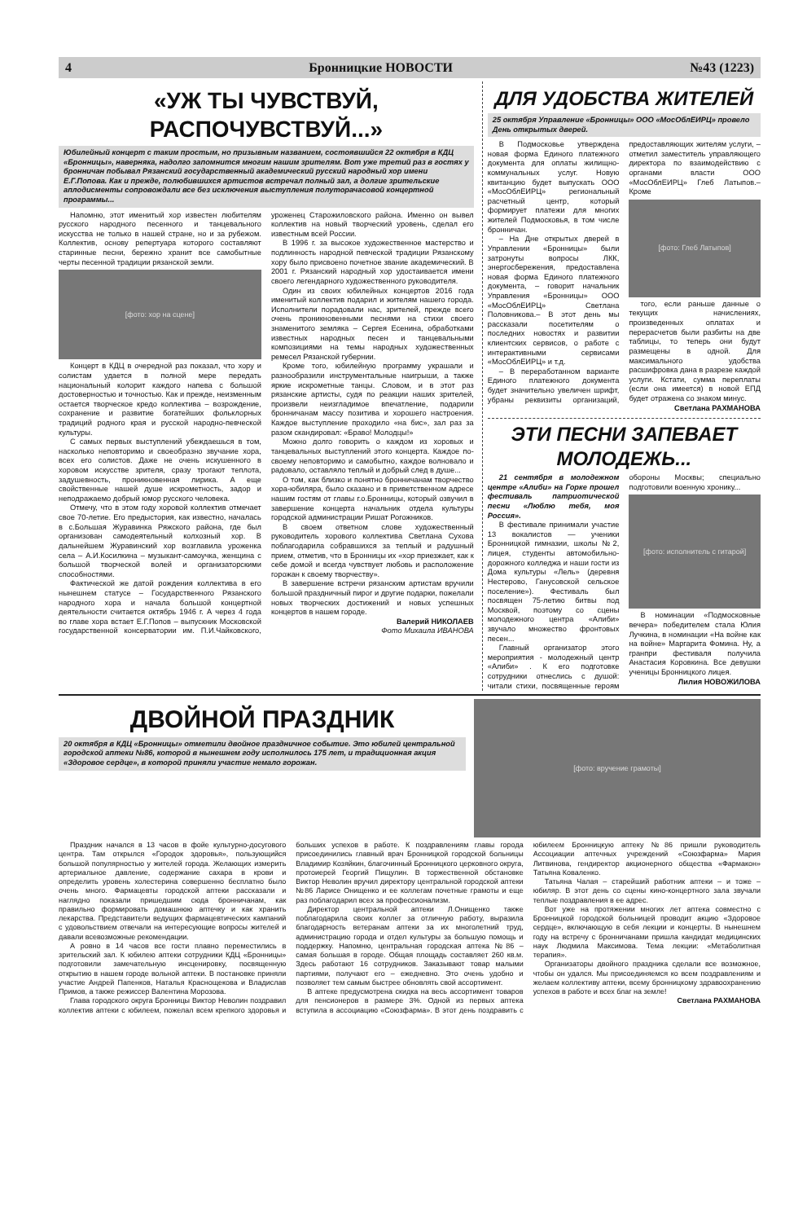4 Бронницкие НОВОСТИ №43 (1223)
«УЖ ТЫ ЧУВСТВУЙ, РАСПОЧУВСТВУЙ...»
Юбилейный концерт с таким простым, но призывным названием, состоявшийся 22 октября в КДЦ «Бронницы», наверняка, надолго запомнится многим нашим зрителям. Вот уже третий раз в гостях у бронничан побывал Рязанский государственный академический русский народный хор имени Е.Г.Попова. Как и прежде, полюбившихся артистов встречал полный зал, а долгие зрительские аплодисменты сопровождали все без исключения выступления полуторачасовой концертной программы...
Напомню, этот именитый хор известен любителям русского народного песенного и танцевального искусства не только в нашей стране, но и за рубежом. Коллектив, основу репертуара которого составляют старинные песни, бережно хранит все самобытные черты песенной традиции рязанской земли.
[фото: хор на сцене]
Концерт в КДЦ в очередной раз показал, что хору и солистам удается в полной мере передать национальный колорит каждого напева с большой достоверностью и точностью. Как и прежде, неизменным остается творческое кредо коллектива – возрождение, сохранение и развитие богатейших фольклорных традиций родного края и русской народно-певческой культуры.
С самых первых выступлений убеждаешься в том, насколько неповторимо и своеобразно звучание хора, всех его солистов. Даже не очень искушенного в хоровом искусстве зрителя, сразу трогают теплота, задушевность, проникновенная лирика. А еще свойственные нашей душе искрометность, задор и неподражаемо добрый юмор русского человека.
Отмечу, что в этом году хоровой коллектив отмечает свое 70-летие. Его предыстория, как известно, началась в с.Большая Журавинка Ряжского района, где был организован самодеятельный колхозный хор. В дальнейшем Журавинский хор возглавила уроженка села – А.И.Косилкина – музыкант-самоучка, женщина с большой творческой волей и организаторскими способностями.
Фактической же датой рождения коллектива в его нынешнем статусе – Государственного Рязанского народного хора и начала большой концертной деятельности считается октябрь 1946 г. А через 4 года во главе хора встает Е.Г.Попов – выпускник Московской государственной консерватории им. П.И.Чайковского, уроженец Старожиловского района. Именно он вывел коллектив на новый творческий уровень, сделал его известным всей России.
В 1996 г. за высокое художественное мастерство и подлинность народной певческой традиции Рязанскому хору было присвоено почетное звание академический. В 2001 г. Рязанский народный хор удостаивается имени своего легендарного художественного руководителя.
Один из своих юбилейных концертов 2016 года именитый коллектив подарил и жителям нашего города. Исполнители порадовали нас, зрителей, прежде всего очень проникновенными песнями на стихи своего знаменитого земляка – Сергея Есенина, обработками известных народных песен и танцевальными композициями на темы народных художественных ремесел Рязанской губернии.
Кроме того, юбилейную программу украшали и разнообразили инструментальные наигрыши, а также яркие искрометные танцы. Словом, и в этот раз рязанские артисты, судя по реакции наших зрителей, произвели неизгладимое впечатление, подарили бронничанам массу позитива и хорошего настроения. Каждое выступление проходило «на бис», зал раз за разом скандировал: «Браво! Молодцы!»
Можно долго говорить о каждом из хоровых и танцевальных выступлений этого концерта. Каждое по-своему неповторимо и самобытно, каждое волновало и радовало, оставляло теплый и добрый след в душе...
О том, как близко и понятно бронничанам творчество хора-юбиляра, было сказано и в приветственном адресе нашим гостям от главы г.о.Бронницы, который озвучил в завершение концерта начальник отдела культуры городской администрации Ришат Рогожников.
В своем ответном слове художественный руководитель хорового коллектива Светлана Сухова поблагодарила собравшихся за теплый и радушный прием, отметив, что в Бронницы их «хор приезжает, как к себе домой и всегда чувствует любовь и расположение горожан к своему творчеству».
В завершение встречи рязанским артистам вручили большой праздничный пирог и другие подарки, пожелали новых творческих достижений и новых успешных концертов в нашем городе.
Валерий НИКОЛАЕВ
Фото Михаила ИВАНОВА
ДЛЯ УДОБСТВА ЖИТЕЛЕЙ
25 октября Управление «Бронницы» ООО «МосОблЕИРЦ» провело День открытых дверей.
В Подмосковье утверждена новая форма Единого платежного документа для оплаты жилищно-коммунальных услуг. Новую квитанцию будет выпускать ООО «МосОблЕИРЦ» региональный расчетный центр, который формирует платежи для многих жителей Подмосковья, в том числе бронничан.
– На Дне открытых дверей в Управлении «Бронницы» были затронуты вопросы ЛКК, энергосбережения, предоставлена новая форма Единого платежного документа, – говорит начальник Управления «Бронницы» ООО «МосОблЕИРЦ» Светлана Половникова.– В этот день мы рассказали посетителям о последних новостях и развитии клиентских сервисов, о работе с интерактивными сервисами «МосОблЕИРЦ» и т.д.
– В переработанном варианте Единого платежного документа будет значительно увеличен шрифт, убраны реквизиты организаций, предоставляющих жителям услуги, – отметил заместитель управляющего директора по взаимодействию с органами власти ООО «МосОблЕИРЦ» Глеб Латыпов.– Кроме
[фото: Глеб Латыпов]
того, если раньше данные о текущих начислениях, произведенных оплатах и перерасчетов были разбиты на две таблицы, то теперь они будут размещены в одной. Для максимального удобства расшифровка дана в разрезе каждой услуги. Кстати, сумма переплаты (если она имеется) в новой ЕПД будет отражена со знаком минус.
Светлана РАХМАНОВА
ЭТИ ПЕСНИ ЗАПЕВАЕТ МОЛОДЕЖЬ...
21 сентября в молодежном центре «Алиби» на Горке прошел фестиваль патриотической песни «Люблю тебя, моя Россия».
В фестивале принимали участие 13 вокалистов — ученики Бронницкой гимназии, школы №2, лицея, студенты автомобильно-дорожного колледжа и наши гости из Дома культуры «Лель» (деревня Нестерово, Ганусовской сельское поселение»). Фестиваль был посвящен 75-летию битвы под Москвой, поэтому со сцены молодежного центра «Алиби» звучало множество фронтовых песен...
Главный организатор этого мероприятия - молодежный центр «Алиби» . К его подготовке сотрудники отнеслись с душой: читали стихи, посвященные героям обороны Москвы; специально подготовили военную хронику...
[фото: исполнитель с гитарой]
В номинации «Подмосковные вечера» победителем стала Юлия Лучкина, в номинации «На войне как на войне» Маргарита Фомина. Ну, а гранпри фестиваля получила Анастасия Коровкина. Все девушки ученицы Бронницкого лицея.
Лилия НОВОЖИЛОВА
ДВОЙНОЙ ПРАЗДНИК
20 октября в КДЦ «Бронницы» отметили двойное праздничное событие. Это юбилей центральной городской аптеки №86, которой в нынешнем году исполнилось 175 лет, и традиционная акция «Здоровое сердце», в которой приняли участие немало горожан.
[фото: вручение грамоты]
Праздник начался в 13 часов в фойе культурно-досугового центра. Там открылся «Городок здоровья», пользующийся большой популярностью у жителей города. Желающих измерить артериальное давление, содержание сахара в крови и определить уровень холестерина совершенно бесплатно было очень много. Фармацевты городской аптеки рассказали и наглядно показали пришедшим сюда бронничанам, как правильно формировать домашнюю аптечку и как хранить лекарства. Представители ведущих фармацевтических кампаний с удовольствием отвечали на интересующие вопросы жителей и давали всевозможные рекомендации.
А ровно в 14 часов все гости плавно переместились в зрительский зал. К юбилею аптеки сотрудники КДЦ «Бронницы» подготовили замечательную инсценировку, посвященную открытию в нашем городе вольной аптеки. В постановке приняли участие Андрей Папенков, Наталья Краснощекова и Владислав Примов, а также режиссер Валентина Морозова.
Глава городского округа Бронницы Виктор Неволин поздравил коллектив аптеки с юбилеем, пожелал всем крепкого здоровья и больших успехов в работе. К поздравлениям главы города присоединились главный врач Бронницкой городской больницы Владимир Козяйкин, благочинный Бронницкого церковного округа, протоиерей Георгий Пищулин. В торжественной обстановке Виктор Неволин вручил директору центральной городской аптеки №86 Ларисе Онищенко и ее коллегам почетные грамоты и еще раз поблагодарил всех за профессионализм.
Директор центральной аптеки Л.Онищенко также поблагодарила своих коллег за отличную работу, выразила благодарность ветеранам аптеки за их многолетний труд, администрацию города и отдел культуры за большую помощь и поддержку. Напомню, центральная городская аптека №86 – самая большая в городе. Общая площадь составляет 260 кв.м. Здесь работают 16 сотрудников. Заказывают товар малыми партиями, получают его – ежедневно. Это очень удобно и позволяет тем самым быстрее обновлять свой ассортимент.
В аптеке предусмотрена скидка на весь ассортимент товаров для пенсионеров в размере 3%. Одной из первых аптека вступила в ассоциацию «Союзфарма». В этот день поздравить с юбилеем Бронницкую аптеку №86 пришли руководитель Ассоциации аптечных учреждений «Союзфарма» Мария Литвинова, гендиректор акционерного общества «Фармакон» Татьяна Коваленко.
Татьяна Чалая – старейший работник аптеки – и тоже – юбиляр. В этот день со сцены кино-концертного зала звучали теплые поздравления в ее адрес.
Вот уже на протяжении многих лет аптека совместно с Бронницкой городской больницей проводит акцию «Здоровое сердце», включающую в себя лекции и концерты. В нынешнем году на встречу с бронничанами пришла кандидат медицинских наук Людмила Максимова. Тема лекции: «Метаболитная терапия».
Организаторы двойного праздника сделали все возможное, чтобы он удался. Мы присоединяемся ко всем поздравлениям и желаем коллективу аптеки, всему бронницкому здравоохранению успехов в работе и всех благ на земле!
Светлана РАХМАНОВА